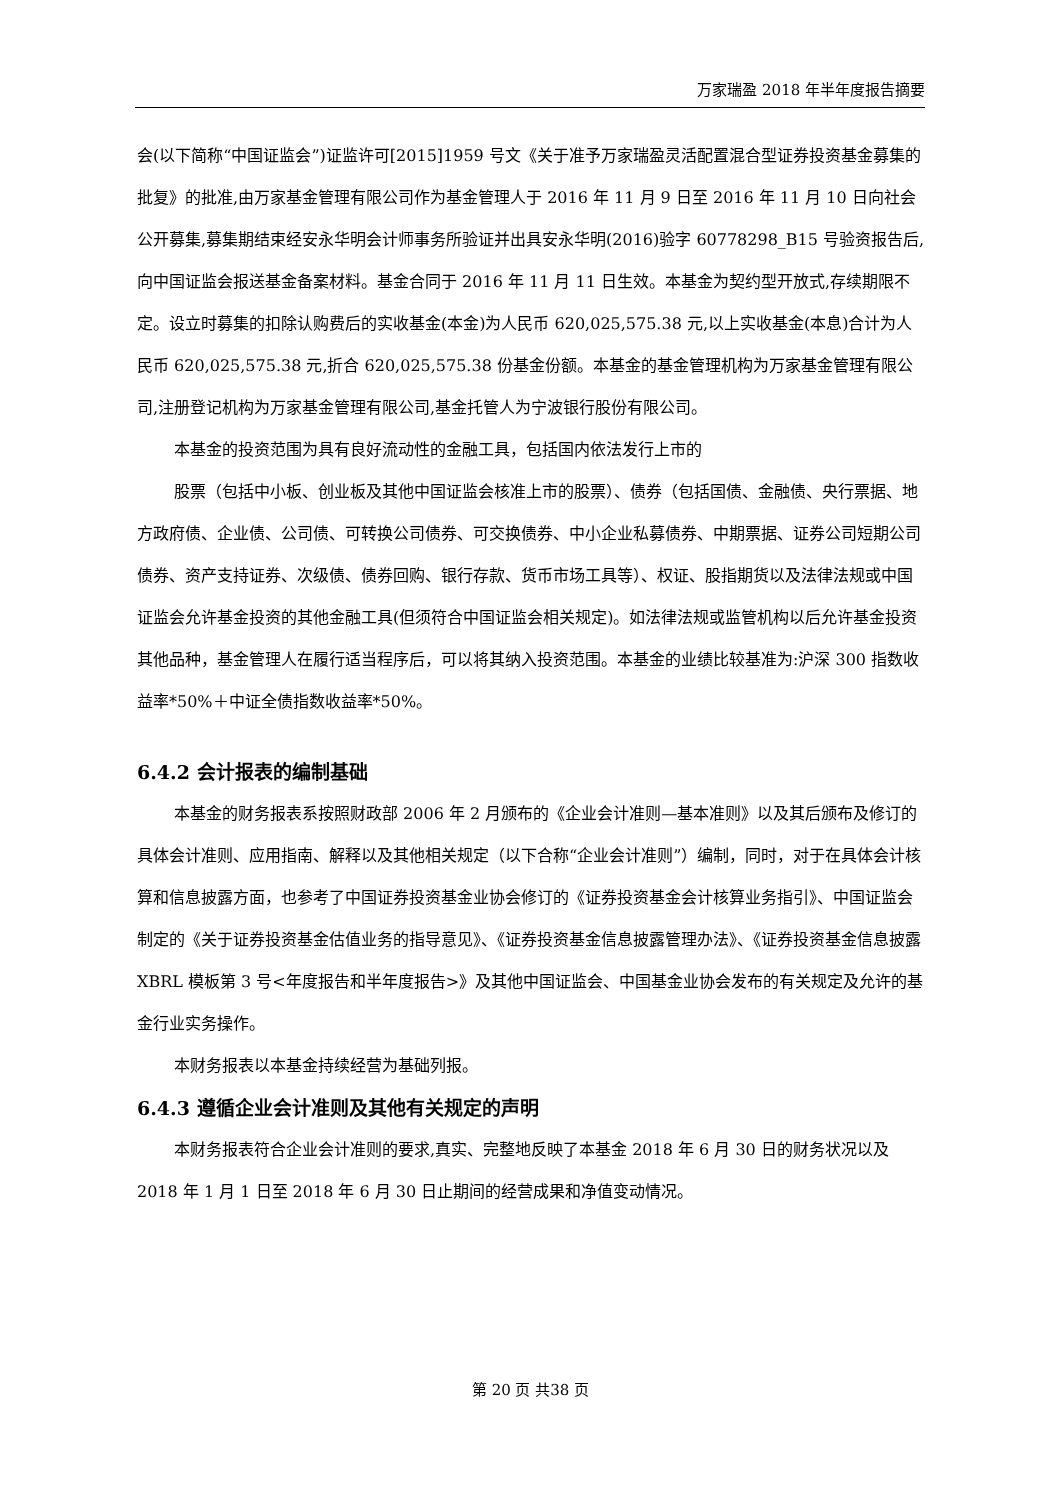万家瑞盈 2018 年半年度报告摘要
会(以下简称“中国证监会”)证监许可[2015]1959 号文《关于准予万家瑞盈灵活配置混合型证券投资基金募集的批复》的批准,由万家基金管理有限公司作为基金管理人于 2016 年 11 月 9 日至 2016 年 11 月 10 日向社会公开募集,募集期结束经安永华明会计师事务所验证并出具安永华明(2016)验字 60778298_B15 号验资报告后,向中国证监会报送基金备案材料。基金合同于 2016 年 11 月 11 日生效。本基金为契约型开放式,存续期限不定。设立时募集的扣除认购费后的实收基金(本金)为人民币 620,025,575.38 元,以上实收基金(本息)合计为人民币 620,025,575.38 元,折合 620,025,575.38 份基金份额。本基金的基金管理机构为万家基金管理有限公司,注册登记机构为万家基金管理有限公司,基金托管人为宁波银行股份有限公司。
本基金的投资范围为具有良好流动性的金融工具，包括国内依法发行上市的
股票（包括中小板、创业板及其他中国证监会核准上市的股票）、债券（包括国债、金融债、央行票据、地方政府债、企业债、公司债、可转换公司债券、可交换债券、中小企业私募债券、中期票据、证券公司短期公司债券、资产支持证券、次级债、债券回购、银行存款、货币市场工具等）、权证、股指期货以及法律法规或中国证监会允许基金投资的其他金融工具(但须符合中国证监会相关规定)。如法律法规或监管机构以后允许基金投资其他品种，基金管理人在履行适当程序后，可以将其纳入投资范围。本基金的业绩比较基准为:沪深 300 指数收益率*50%＋中证全债指数收益率*50%。
6.4.2 会计报表的编制基础
本基金的财务报表系按照财政部 2006 年 2 月颁布的《企业会计准则—基本准则》以及其后颁布及修订的具体会计准则、应用指南、解释以及其他相关规定（以下合称“企业会计准则”）编制，同时，对于在具体会计核算和信息披露方面，也参考了中国证券投资基金业协会修订的《证券投资基金会计核算业务指引》、中国证监会制定的《关于证券投资基金估值业务的指导意见》、《证券投资基金信息披露管理办法》、《证券投资基金信息披露 XBRL 模板第 3 号<年度报告和半年度报告>》及其他中国证监会、中国基金业协会发布的有关规定及允许的基金行业实务操作。
本财务报表以本基金持续经营为基础列报。
6.4.3 遵循企业会计准则及其他有关规定的声明
本财务报表符合企业会计准则的要求,真实、完整地反映了本基金 2018 年 6 月 30 日的财务状况以及 2018 年 1 月 1 日至 2018 年 6 月 30 日止期间的经营成果和净值变动情况。
第 20 页 共38 页